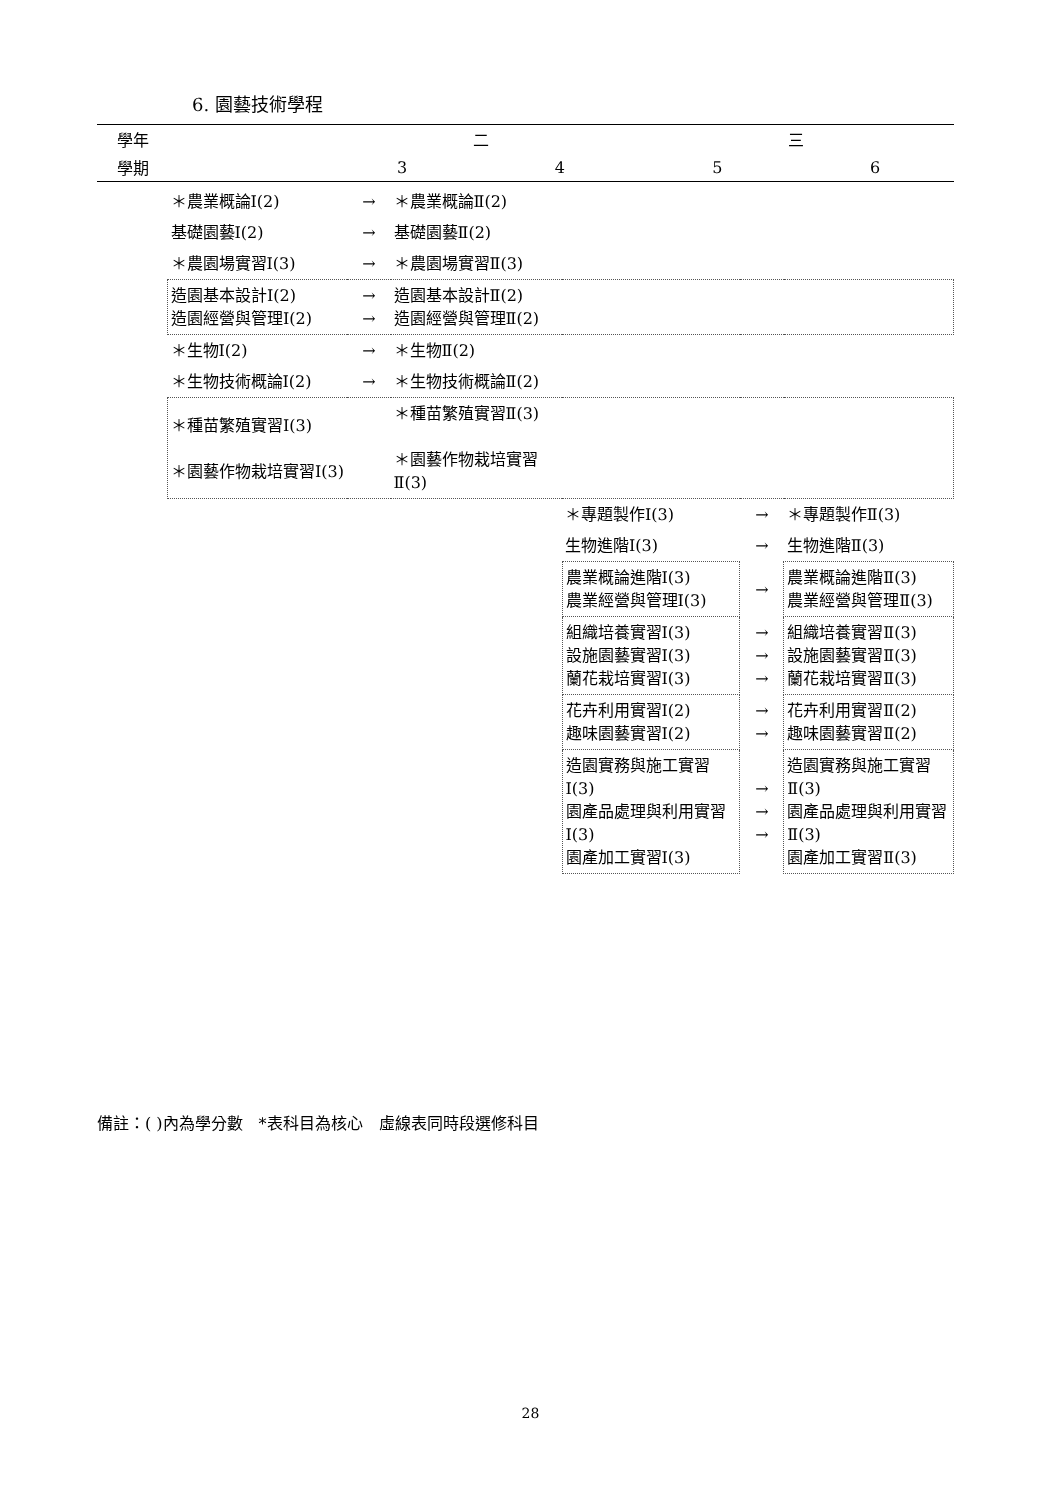6. 園藝技術學程
| 學年 | 二 | | 三 | |
| 學期 | 3 | 4 | 5 | 6 |
| ＊農業概論Ⅰ(2) | → | ＊農業概論Ⅱ(2) | | | |
| 基礎園藝Ⅰ(2) | → | 基礎園藝Ⅱ(2) | | | |
| ＊農園場實習Ⅰ(3) | → | ＊農園場實習Ⅱ(3) | | | |
| 造園基本設計Ⅰ(2) 造園經營與管理Ⅰ(2) | → → | 造園基本設計Ⅱ(2) 造園經營與管理Ⅱ(2) | | | |
| ＊生物Ⅰ(2) | → | ＊生物Ⅱ(2) | | | |
| ＊生物技術概論Ⅰ(2) | → | ＊生物技術概論Ⅱ(2) | | | |
| ＊種苗繁殖實習Ⅰ(3) ＊園藝作物栽培實習Ⅰ(3) | | ＊種苗繁殖實習Ⅱ(3) ＊園藝作物栽培實習Ⅱ(3) | | | |
| | | | ＊專題製作Ⅰ(3) | → | ＊專題製作Ⅱ(3) |
| | | | 生物進階Ⅰ(3) | → | 生物進階Ⅱ(3) |
| | | | 農業概論進階Ⅰ(3) 農業經營與管理Ⅰ(3) | → | 農業概論進階Ⅱ(3) 農業經營與管理Ⅱ(3) |
| | | | 組織培養實習Ⅰ(3) 設施園藝實習Ⅰ(3) 蘭花栽培實習Ⅰ(3) | → → → | 組織培養實習Ⅱ(3) 設施園藝實習Ⅱ(3) 蘭花栽培實習Ⅱ(3) |
| | | | 花卉利用實習Ⅰ(2) 趣味園藝實習Ⅰ(2) | → → | 花卉利用實習Ⅱ(2) 趣味園藝實習Ⅱ(2) |
| | | | 造園實務與施工實習Ⅰ(3) 園產品處理與利用實習Ⅰ(3) 園產加工實習Ⅰ(3) | → → → | 造園實務與施工實習Ⅱ(3) 園產品處理與利用實習Ⅱ(3) 園產加工實習Ⅱ(3) |
備註：( )內為學分數　*表科目為核心　虛線表同時段選修科目
28